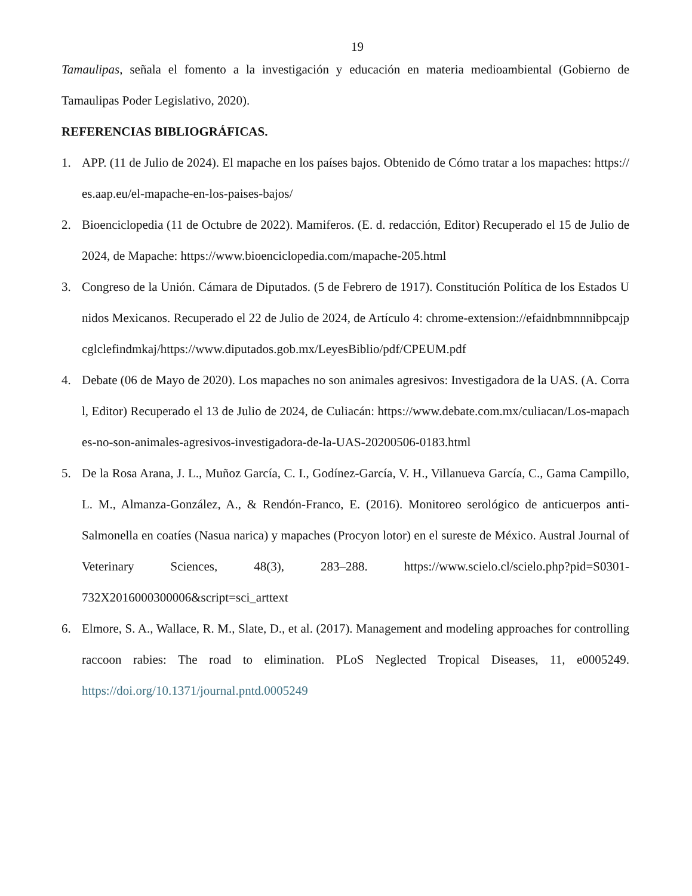19
Tamaulipas, señala el fomento a la investigación y educación en materia medioambiental (Gobierno de Tamaulipas Poder Legislativo, 2020).
REFERENCIAS BIBLIOGRÁFICAS.
1. APP. (11 de Julio de 2024). El mapache en los países bajos. Obtenido de Cómo tratar a los mapaches: https://es.aap.eu/el-mapache-en-los-paises-bajos/
2. Bioenciclopedia (11 de Octubre de 2022). Mamiferos. (E. d. redacción, Editor) Recuperado el 15 de Julio de 2024, de Mapache: https://www.bioenciclopedia.com/mapache-205.html
3. Congreso de la Unión. Cámara de Diputados. (5 de Febrero de 1917). Constitución Política de los Estados Unidos Mexicanos. Recuperado el 22 de Julio de 2024, de Artículo 4: chrome-extension://efaidnbmnnnibpcajpcglclefindmkaj/https://www.diputados.gob.mx/LeyesBiblio/pdf/CPEUM.pdf
4. Debate (06 de Mayo de 2020). Los mapaches no son animales agresivos: Investigadora de la UAS. (A. Corral, Editor) Recuperado el 13 de Julio de 2024, de Culiacán: https://www.debate.com.mx/culiacan/Los-mapaches-no-son-animales-agresivos-investigadora-de-la-UAS-20200506-0183.html
5. De la Rosa Arana, J. L., Muñoz García, C. I., Godínez-García, V. H., Villanueva García, C., Gama Campillo, L. M., Almanza-González, A., & Rendón-Franco, E. (2016). Monitoreo serológico de anticuerpos anti-Salmonella en coatíes (Nasua narica) y mapaches (Procyon lotor) en el sureste de México. Austral Journal of Veterinary Sciences, 48(3), 283–288. https://www.scielo.cl/scielo.php?pid=S0301-732X2016000300006&script=sci_arttext
6. Elmore, S. A., Wallace, R. M., Slate, D., et al. (2017). Management and modeling approaches for controlling raccoon rabies: The road to elimination. PLoS Neglected Tropical Diseases, 11, e0005249. https://doi.org/10.1371/journal.pntd.0005249